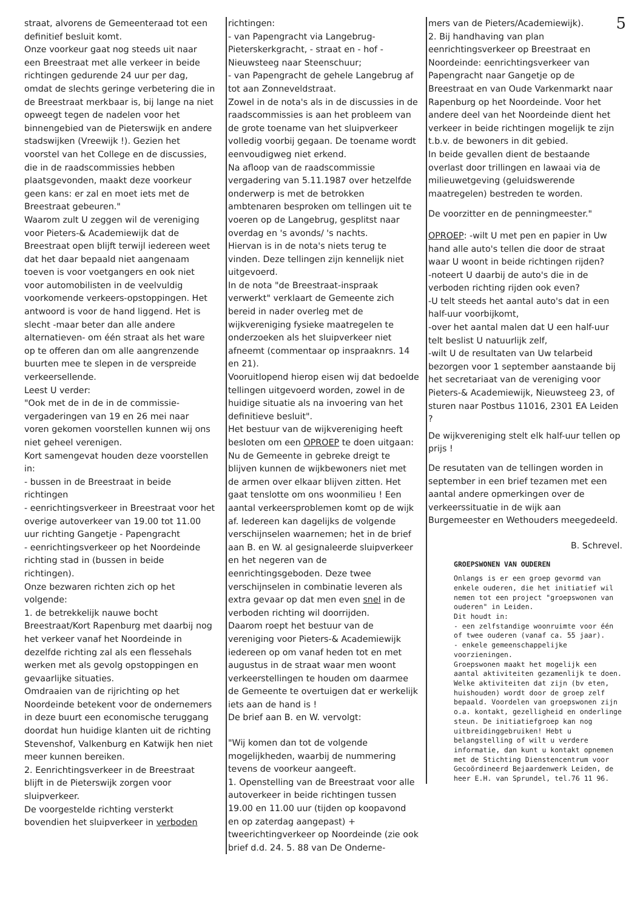straat, alvorens de Gemeenteraad tot een definitief besluit komt.
Onze voorkeur gaat nog steeds uit naar een Breestraat met alle verkeer in beide richtingen gedurende 24 uur per dag, omdat de slechts geringe verbetering die in de Breestraat merkbaar is, bij lange na niet opweegt tegen de nadelen voor het binnengebied van de Pieterswijk en andere stadswijken (Vreewijk !). Gezien het voorstel van het College en de discussies, die in de raadscommissies hebben plaatsgevonden, maakt deze voorkeur geen kans: er zal en moet iets met de Breestraat gebeuren."
Waarom zult U zeggen wil de vereniging voor Pieters-& Academiewijk dat de Breestraat open blijft terwijl iedereen weet dat het daar bepaald niet aangenaam toeven is voor voetgangers en ook niet voor automobilisten in de veelvuldig voorkomende verkeers-opstoppingen. Het antwoord is voor de hand liggend. Het is slecht -maar beter dan alle andere alternatieven- om één straat als het ware op te offeren dan om alle aangrenzende buurten mee te slepen in de verspreide verkeersellende.
Leest U verder:
"Ook met de in de in de commissie-vergaderingen van 19 en 26 mei naar voren gekomen voorstellen kunnen wij ons niet geheel verenigen.
Kort samengevat houden deze voorstellen in:
- bussen in de Breestraat in beide richtingen
- eenrichtingsverkeer in Breestraat voor het overige autoverkeer van 19.00 tot 11.00 uur richting Gangetje - Papengracht
- eenrichtingsverkeer op het Noordeinde richting stad in (bussen in beide richtingen).
Onze bezwaren richten zich op het volgende:
1. de betrekkelijk nauwe bocht Breestraat/Kort Rapenburg met daarbij nog het verkeer vanaf het Noordeinde in dezelfde richting zal als een flessehals werken met als gevolg opstoppingen en gevaarlijke situaties.
Omdraaien van de rijrichting op het Noordeinde betekent voor de ondernemers in deze buurt een economische teruggang doordat hun huidige klanten uit de richting Stevenshof, Valkenburg en Katwijk hen niet meer kunnen bereiken.
2. Eenrichtingsverkeer in de Breestraat blijft in de Pieterswijk zorgen voor sluipverkeer.
De voorgestelde richting versterkt bovendien het sluipverkeer in verboden
richtingen:
- van Papengracht via Langebrug-Pieterskerkgracht, - straat en - hof - Nieuwsteeg naar Steenschuur;
- van Papengracht de gehele Langebrug af tot aan Zonneveldstraat.
Zowel in de nota's als in de discussies in de raadscommissies is aan het probleem van de grote toename van het sluipverkeer volledig voorbij gegaan. De toename wordt eenvoudigweg niet erkend.
Na afloop van de raadscommissie vergadering van 5.11.1987 over hetzelfde onderwerp is met de betrokken ambtenaren besproken om tellingen uit te voeren op de Langebrug, gesplitst naar overdag en 's avonds/ 's nachts.
Hiervan is in de nota's niets terug te vinden. Deze tellingen zijn kennelijk niet uitgevoerd.
In de nota "de Breestraat-inspraak verwerkt" verklaart de Gemeente zich bereid in nader overleg met de wijkvereniging fysieke maatregelen te onderzoeken als het sluipverkeer niet afneemt (commentaar op inspraaknrs. 14 en 21).
Vooruitlopend hierop eisen wij dat bedoelde tellingen uitgevoerd worden, zowel in de huidige situatie als na invoering van het definitieve besluit".
Het bestuur van de wijkvereniging heeft besloten om een OPROEP te doen uitgaan: Nu de Gemeente in gebreke dreigt te blijven kunnen de wijkbewoners niet met de armen over elkaar blijven zitten. Het gaat tenslotte om ons woonmilieu ! Een aantal verkeersproblemen komt op de wijk af. Iedereen kan dagelijks de volgende verschijnselen waarnemen; het in de brief aan B. en W. al gesignaleerde sluipverkeer en het negeren van de eenrichtingsgeboden. Deze twee verschijnselen in combinatie leveren als extra gevaar op dat men even snel in de verboden richting wil doorrijden.
Daarom roept het bestuur van de vereniging voor Pieters-& Academiewijk iedereen op om vanaf heden tot en met augustus in de straat waar men woont verkeerstellingen te houden om daarmee de Gemeente te overtuigen dat er werkelijk iets aan de hand is !
De brief aan B. en W. vervolgt:
"Wij komen dan tot de volgende mogelijkheden, waarbij de nummering tevens de voorkeur aangeeft.
1. Openstelling van de Breestraat voor alle autoverkeer in beide richtingen tussen 19.00 en 11.00 uur (tijden op koopavond en op zaterdag aangepast) + tweerichtingverkeer op Noordeinde (zie ook brief d.d. 24. 5. 88 van De Onderne-
mers van de Pieters/Academiewijk).
2. Bij handhaving van plan eenrichtingsverkeer op Breestraat en Noordeinde: eenrichtingsverkeer van Papengracht naar Gangetje op de Breestraat en van Oude Varkenmarkt naar Rapenburg op het Noordeinde. Voor het andere deel van het Noordeinde dient het verkeer in beide richtingen mogelijk te zijn t.b.v. de bewoners in dit gebied.
In beide gevallen dient de bestaande overlast door trillingen en lawaai via de milieuwetgeving (geluidswerende maatregelen) bestreden te worden.
De voorzitter en de penningmeester."
OPROEP: -wilt U met pen en papier in Uw hand alle auto's tellen die door de straat waar U woont in beide richtingen rijden?
-noteert U daarbij de auto's die in de verboden richting rijden ook even?
-U telt steeds het aantal auto's dat in een half-uur voorbijkomt,
-over het aantal malen dat U een half-uur telt beslist U natuurlijk zelf,
-wilt U de resultaten van Uw telarbeid bezorgen voor 1 september aanstaande bij het secretariaat van de vereniging voor Pieters-& Academiewijk, Nieuwsteeg 23, of sturen naar Postbus 11016, 2301 EA Leiden ?
De wijkvereniging stelt elk half-uur tellen op prijs !
De resutaten van de tellingen worden in september in een brief tezamen met een aantal andere opmerkingen over de verkeerssituatie in de wijk aan Burgemeester en Wethouders meegedeeld.
B. Schrevel.
GROEPSWONEN VAN OUDEREN
Onlangs is er een groep gevormd van enkele ouderen, die het initiatief wil nemen tot een project "groepswonen van ouderen" in Leiden.
Dit houdt in:
- een zelfstandige woonruimte voor één of twee ouderen (vanaf ca. 55 jaar).
- enkele gemeenschappelijke voorzieningen.
Groepswonen maakt het mogelijk een aantal aktiviteiten gezamenlijk te doen. Welke aktiviteiten dat zijn (bv eten, huishouden) wordt door de groep zelf bepaald. Voordelen van groepswonen zijn o.a. kontakt, gezelligheid en onderlinge steun. De initiatiefgroep kan nog uitbreidinggebruiken! Hebt u belangstelling of wilt u verdere informatie, dan kunt u kontakt opnemen met de Stichting Dienstencentrum voor Gecoördineerd Bejaardenwerk Leiden, de heer E.H. van Sprundel, tel.76 11 96.
5